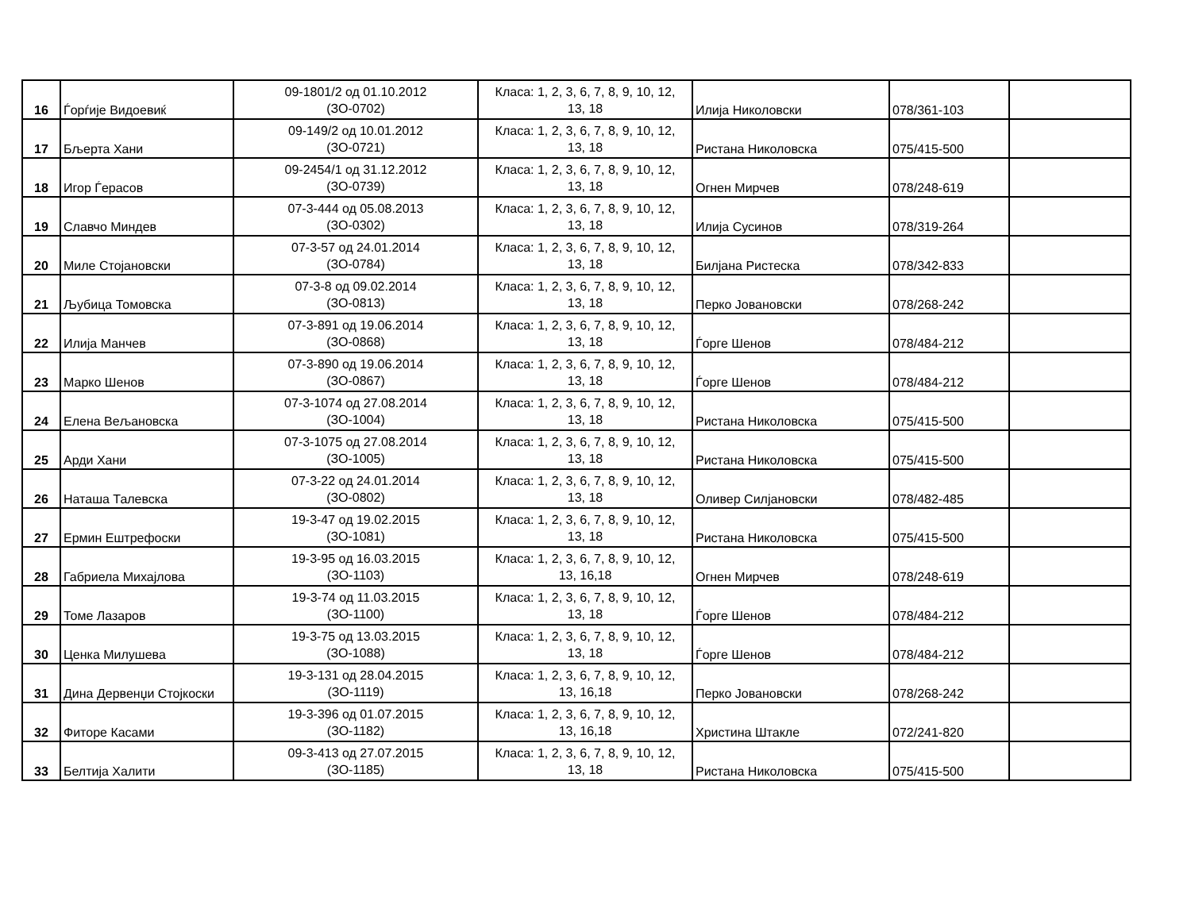| 16 | Ѓорѓије Видоевиќ | 09-1801/2 од 01.10.2012 (ЗО-0702) | Класа: 1, 2, 3, 6, 7, 8, 9, 10, 12, 13, 18 | Илија Николовски | 078/361-103 | |
| 17 | Бљерта Хани | 09-149/2 од 10.01.2012 (ЗО-0721) | Класа: 1, 2, 3, 6, 7, 8, 9, 10, 12, 13, 18 | Ристана Николовска | 075/415-500 | |
| 18 | Игор Ѓерасов | 09-2454/1 од 31.12.2012 (ЗО-0739) | Класа: 1, 2, 3, 6, 7, 8, 9, 10, 12, 13, 18 | Огнен Мирчев | 078/248-619 | |
| 19 | Славчо Миндев | 07-3-444 од 05.08.2013 (ЗО-0302) | Класа: 1, 2, 3, 6, 7, 8, 9, 10, 12, 13, 18 | Илија Сусинов | 078/319-264 | |
| 20 | Миле Стојановски | 07-3-57 од 24.01.2014 (ЗО-0784) | Класа: 1, 2, 3, 6, 7, 8, 9, 10, 12, 13, 18 | Билјана Ристеска | 078/342-833 | |
| 21 | Љубица Томовска | 07-3-8 од 09.02.2014 (ЗО-0813) | Класа: 1, 2, 3, 6, 7, 8, 9, 10, 12, 13, 18 | Перко Јовановски | 078/268-242 | |
| 22 | Илија Манчев | 07-3-891 од 19.06.2014 (ЗО-0868) | Класа: 1, 2, 3, 6, 7, 8, 9, 10, 12, 13, 18 | Ѓорге Шенов | 078/484-212 | |
| 23 | Марко Шенов | 07-3-890 од 19.06.2014 (ЗО-0867) | Класа: 1, 2, 3, 6, 7, 8, 9, 10, 12, 13, 18 | Ѓорге Шенов | 078/484-212 | |
| 24 | Елена Вељановска | 07-3-1074 од 27.08.2014 (ЗО-1004) | Класа: 1, 2, 3, 6, 7, 8, 9, 10, 12, 13, 18 | Ристана Николовска | 075/415-500 | |
| 25 | Арди Хани | 07-3-1075 од 27.08.2014 (ЗО-1005) | Класа: 1, 2, 3, 6, 7, 8, 9, 10, 12, 13, 18 | Ристана Николовска | 075/415-500 | |
| 26 | Наташа Талевска | 07-3-22 од 24.01.2014 (ЗО-0802) | Класа: 1, 2, 3, 6, 7, 8, 9, 10, 12, 13, 18 | Оливер Силјановски | 078/482-485 | |
| 27 | Ермин Ештрефоски | 19-3-47 од 19.02.2015 (ЗО-1081) | Класа: 1, 2, 3, 6, 7, 8, 9, 10, 12, 13, 18 | Ристана Николовска | 075/415-500 | |
| 28 | Габриела Михајлова | 19-3-95 од 16.03.2015 (ЗО-1103) | Класа: 1, 2, 3, 6, 7, 8, 9, 10, 12, 13, 16,18 | Огнен Мирчев | 078/248-619 | |
| 29 | Томе Лазаров | 19-3-74 од 11.03.2015 (ЗО-1100) | Класа: 1, 2, 3, 6, 7, 8, 9, 10, 12, 13, 18 | Ѓорге Шенов | 078/484-212 | |
| 30 | Ценка Милушева | 19-3-75 од 13.03.2015 (ЗО-1088) | Класа: 1, 2, 3, 6, 7, 8, 9, 10, 12, 13, 18 | Ѓорге Шенов | 078/484-212 | |
| 31 | Дина Дервенџи Стојкоски | 19-3-131 од 28.04.2015 (ЗО-1119) | Класа: 1, 2, 3, 6, 7, 8, 9, 10, 12, 13, 16,18 | Перко Јовановски | 078/268-242 | |
| 32 | Фиторе Касами | 19-3-396 од 01.07.2015 (ЗО-1182) | Класа: 1, 2, 3, 6, 7, 8, 9, 10, 12, 13, 16,18 | Христина Штакле | 072/241-820 | |
| 33 | Белтија Халити | 09-3-413 од 27.07.2015 (ЗО-1185) | Класа: 1, 2, 3, 6, 7, 8, 9, 10, 12, 13, 18 | Ристана Николовска | 075/415-500 | |